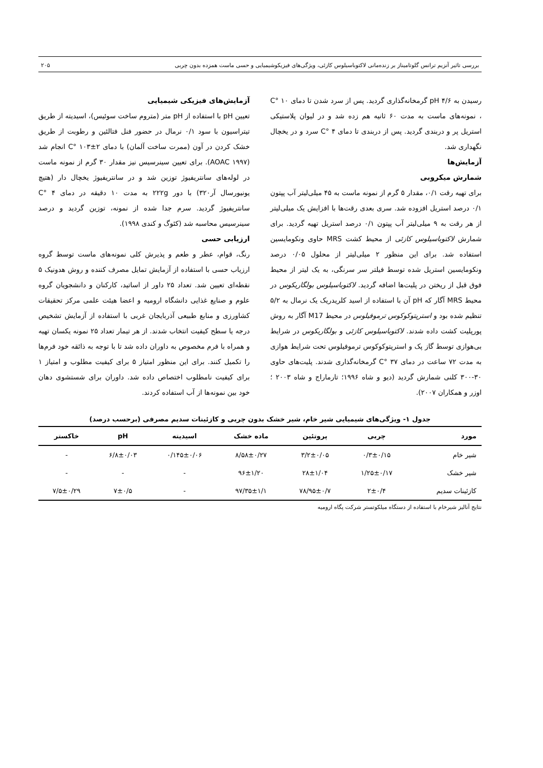بررسی تاثیر آنزیم ترانس گلوتامیناز بر زنده‌مانی لاکتوباسیلوس کازئی، ویژگی‌های فیزیکوشیمیایی و حسی ماست همزده بدون چربی ۲۰۵
رسیدن به pH ۴/۶ گرمخانه‌گذاری گردید. پس از سرد شدن تا دمای ۱۰ °C ، نمونه‌های ماست به مدت ۶۰ ثانیه هم زده شد و در لیوان پلاستیکی استریل پر و دربندی گردید. پس از دربندی تا دمای ۴ °C سرد و در یخچال نگهداری شد.
آزمایش‌ها
شمارش میکروبی
برای تهیه رقت ۰/۱، مقدار ۵ گرم از نمونه ماست به ۴۵ میلی‌لیتر آب پپتون ۰/۱ درصد استریل افزوده شد. سری بعدی رقت‌ها با افزایش یک میلی‌لیتر از هر رقت به ۹ میلی‌لیتر آب پپتون ۰/۱ درصد استریل تهیه گردید. برای شمارش لاکتوباسیلوس کازئی از محیط کشت MRS حاوی ونکومایسین استفاده شد. برای این منظور ۲ میلی‌لیتر از محلول ۰/۰۵ درصد ونکومایسین استریل شده توسط فیلتر سر سرنگی، به یک لیتر از محیط فوق قبل از ریختن در پلیت‌ها اضافه گردید. لاکتوباسیلوس بولگاریکوس در محیط MRS آگار که pH آن با استفاده از اسید کلریدریک یک نرمال به ۵/۲ تنظیم شده بود و استرپتوکوکوس ترموفیلوس در محیط M17 آگار به روش پورپلیت کشت داده شدند. لاکتوباسیلوس کازئی و بولگاریکوس در شرایط بی‌هوازی توسط گاز پک و استرپتوکوکوس ترموفیلوس تحت شرایط هوازی به مدت ۷۲ ساعت در دمای ۳۷ °C گرمخانه‌گذاری شدند. پلیت‌های حاوی ۳۰-۳۰۰ کلنی شمارش گردید (دیو و شاه ۱۹۹۶؛ تارماراج و شاه ۲۰۰۳ ؛ اوزر و همکاران ۲۰۰۷).
آزمایش‌های فیزیکی شیمیایی
تعیین pH با استفاده از pH متر (متروم ساخت سوئیس)، اسیدیته از طریق تیتراسیون با سود ۰/۱ نرمال در حضور فنل فتالئین و رطوبت از طریق خشک کردن در آون (ممرت ساخت آلمان) با دمای ۲±۱۰۳ °C انجام شد (AOAC ۱۹۹۷). برای تعیین سینرسیس نیز مقدار ۳۰ گرم از نمونه ماست در لوله‌های سانتریفیوژ توزین شد و در سانتریفیوژ یخچال دار (هتیچ یونیورسال آر۳۲۰) با دور ۲۲۲g به مدت ۱۰ دقیقه در دمای ۴ °C سانتریفیوژ گردید. سرم جدا شده از نمونه، توزین گردید و درصد سینرسیس محاسبه شد (کئوگ و کندی ۱۹۹۸).
ارزیابی حسی
رنگ، قوام، عطر و طعم و پذیرش کلی نمونه‌های ماست توسط گروه ارزیاب حسی با استفاده از آزمایش تمایل مصرف کننده و روش هدونیک ۵ نقطه‌ای تعیین شد. تعداد ۲۵ داور از اساتید، کارکنان و دانشجویان گروه علوم و صنایع غذایی دانشگاه ارومیه و اعضا هیئت علمی مرکز تحقیقات کشاورزی و منابع طبیعی آذربایجان غربی با استفاده از آزمایش تشخیص درجه یا سطح کیفیت انتخاب شدند. از هر تیمار تعداد ۲۵ نمونه یکسان تهیه و همراه با فرم مخصوص به داوران داده شد تا با توجه به ذائقه خود فرم‌ها را تکمیل کنند. برای این منظور امتیاز ۵ برای کیفیت مطلوب و امتیاز ۱ برای کیفیت نامطلوب اختصاص داده شد. داوران برای شستشوی دهان خود بین نمونه‌ها از آب استفاده کردند.
جدول ۱- ویژگی‌های شیمیایی شیر خام، شیر خشک بدون چربی و کازئینات سدیم مصرفی (برحسب درصد)
| مورد | چربی | پروتئین | ماده خشک | اسیدیته | pH | خاکستر |
| --- | --- | --- | --- | --- | --- | --- |
| شیر خام | ۰/۳±۰/۱۵ | ۳/۲±۰/۰۵ | ۸/۵۸±۰/۲۷ | ۰/۱۴۵±۰/۰۶ | ۶/۸±۰/۰۳ | - |
| شیر خشک | ۱/۲۵±۰/۱۷ | ۲۸±۱/۰۴ | ۹۶±۱/۲۰ | - | - | - |
| کازئینات سدیم | ۲±۰/۴ | ۷۸/۹۵±۰/۷ | ۹۷/۳۵±۱/۱ | - | ۷±۰/۵ | ۷/۵±۰/۲۹ |
نتایج آنالیز شیرخام با استفاده از دستگاه میلکوتستر شرکت پگاه ارومیه